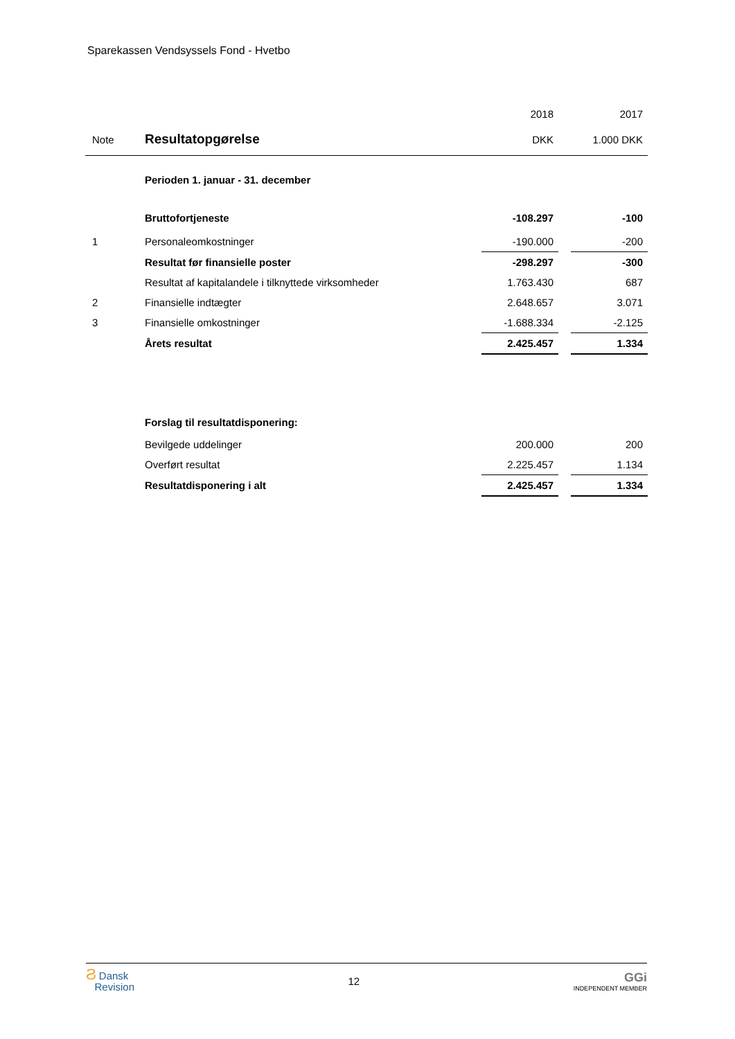Sparekassen Vendsyssels Fond - Hvetbo
| | | 2018 | | 2017 |
| Note | Resultatopgørelse | DKK | | 1.000 DKK |
| | Perioden 1. januar - 31. december | | | |
| | Bruttofortjeneste | -108.297 | | -100 |
| 1 | Personaleomkostninger | -190.000 | | -200 |
| | Resultat før finansielle poster | -298.297 | | -300 |
| | Resultat af kapitalandele i tilknyttede virksomheder | 1.763.430 | | 687 |
| 2 | Finansielle indtægter | 2.648.657 | | 3.071 |
| 3 | Finansielle omkostninger | -1.688.334 | | -2.125 |
| | Årets resultat | 2.425.457 | | 1.334 |
| | Forslag til resultatdisponering: | | | |
| | Bevilgede uddelinger | 200.000 | | 200 |
| | Overført resultat | 2.225.457 | | 1.134 |
| | Resultatdisponering i alt | 2.425.457 | | 1.334 |
Ϩ Dansk
Revision
12
GGi
INDEPENDENT MEMBER